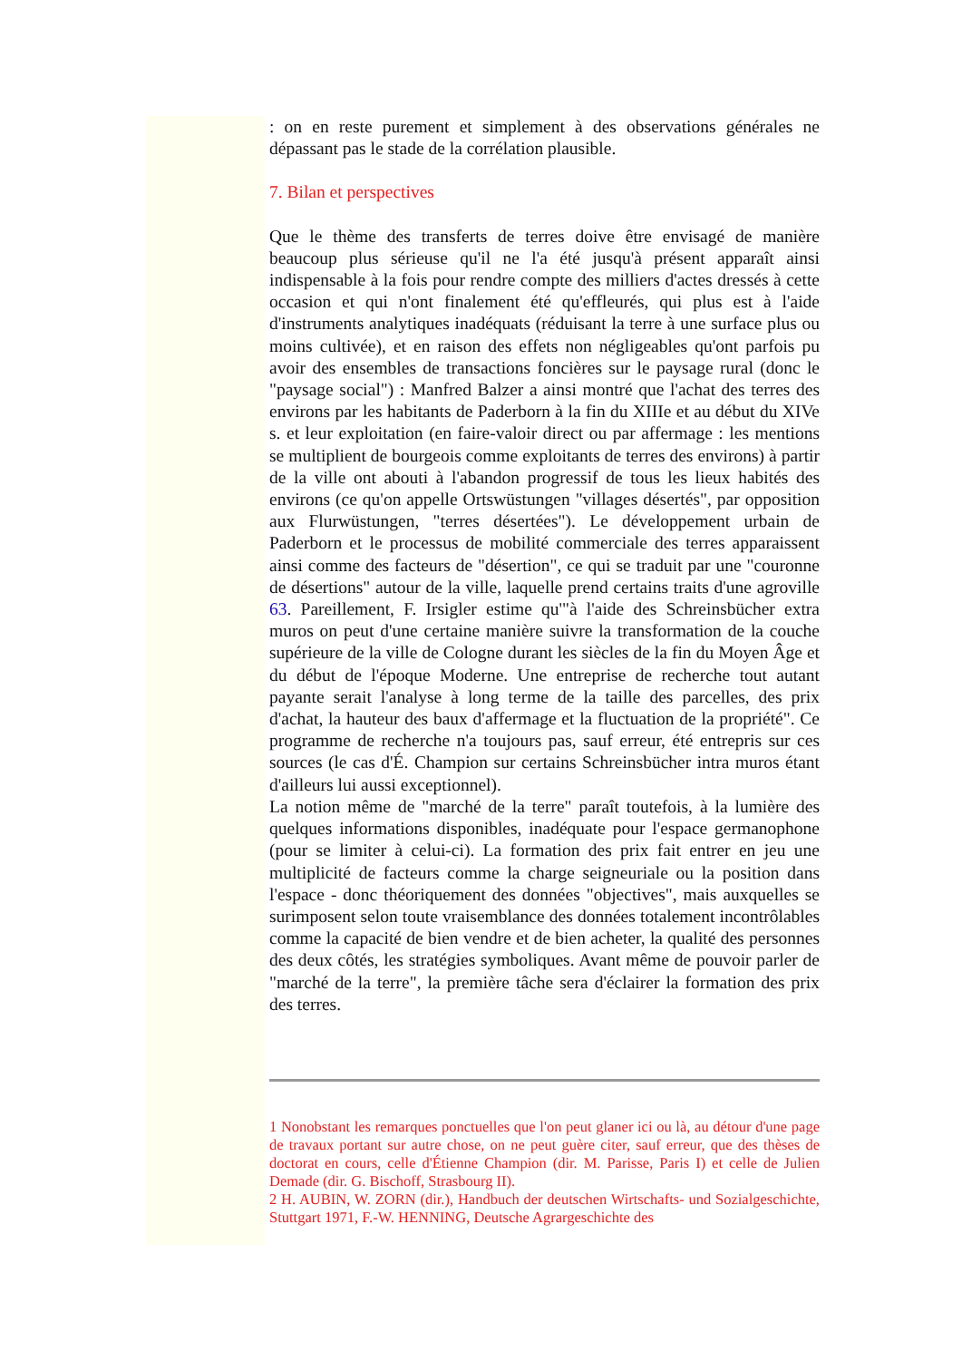: on en reste purement et simplement à des observations générales ne dépassant pas le stade de la corrélation plausible.
7. Bilan et perspectives
Que le thème des transferts de terres doive être envisagé de manière beaucoup plus sérieuse qu'il ne l'a été jusqu'à présent apparaît ainsi indispensable à la fois pour rendre compte des milliers d'actes dressés à cette occasion et qui n'ont finalement été qu'effleurés, qui plus est à l'aide d'instruments analytiques inadéquats (réduisant la terre à une surface plus ou moins cultivée), et en raison des effets non négligeables qu'ont parfois pu avoir des ensembles de transactions foncières sur le paysage rural (donc le "paysage social") : Manfred Balzer a ainsi montré que l'achat des terres des environs par les habitants de Paderborn à la fin du XIIIe et au début du XIVe s. et leur exploitation (en faire-valoir direct ou par affermage : les mentions se multiplient de bourgeois comme exploitants de terres des environs) à partir de la ville ont abouti à l'abandon progressif de tous les lieux habités des environs (ce qu'on appelle Ortswüstungen "villages désertés", par opposition aux Flurwüstungen, "terres désertées"). Le développement urbain de Paderborn et le processus de mobilité commerciale des terres apparaissent ainsi comme des facteurs de "désertion", ce qui se traduit par une "couronne de désertions" autour de la ville, laquelle prend certains traits d'une agroville 63. Pareillement, F. Irsigler estime qu'"à l'aide des Schreinsbücher extra muros on peut d'une certaine manière suivre la transformation de la couche supérieure de la ville de Cologne durant les siècles de la fin du Moyen Âge et du début de l'époque Moderne. Une entreprise de recherche tout autant payante serait l'analyse à long terme de la taille des parcelles, des prix d'achat, la hauteur des baux d'affermage et la fluctuation de la propriété". Ce programme de recherche n'a toujours pas, sauf erreur, été entrepris sur ces sources (le cas d'É. Champion sur certains Schreinsbücher intra muros étant d'ailleurs lui aussi exceptionnel).
La notion même de "marché de la terre" paraît toutefois, à la lumière des quelques informations disponibles, inadéquate pour l'espace germanophone (pour se limiter à celui-ci). La formation des prix fait entrer en jeu une multiplicité de facteurs comme la charge seigneuriale ou la position dans l'espace - donc théoriquement des données "objectives", mais auxquelles se surimposent selon toute vraisemblance des données totalement incontrôlables comme la capacité de bien vendre et de bien acheter, la qualité des personnes des deux côtés, les stratégies symboliques. Avant même de pouvoir parler de "marché de la terre", la première tâche sera d'éclairer la formation des prix des terres.
1 Nonobstant les remarques ponctuelles que l'on peut glaner ici ou là, au détour d'une page de travaux portant sur autre chose, on ne peut guère citer, sauf erreur, que des thèses de doctorat en cours, celle d'Étienne Champion (dir. M. Parisse, Paris I) et celle de Julien Demade (dir. G. Bischoff, Strasbourg II).
2 H. AUBIN, W. ZORN (dir.), Handbuch der deutschen Wirtschafts- und Sozialgeschichte, Stuttgart 1971, F.-W. HENNING, Deutsche Agrargeschichte des